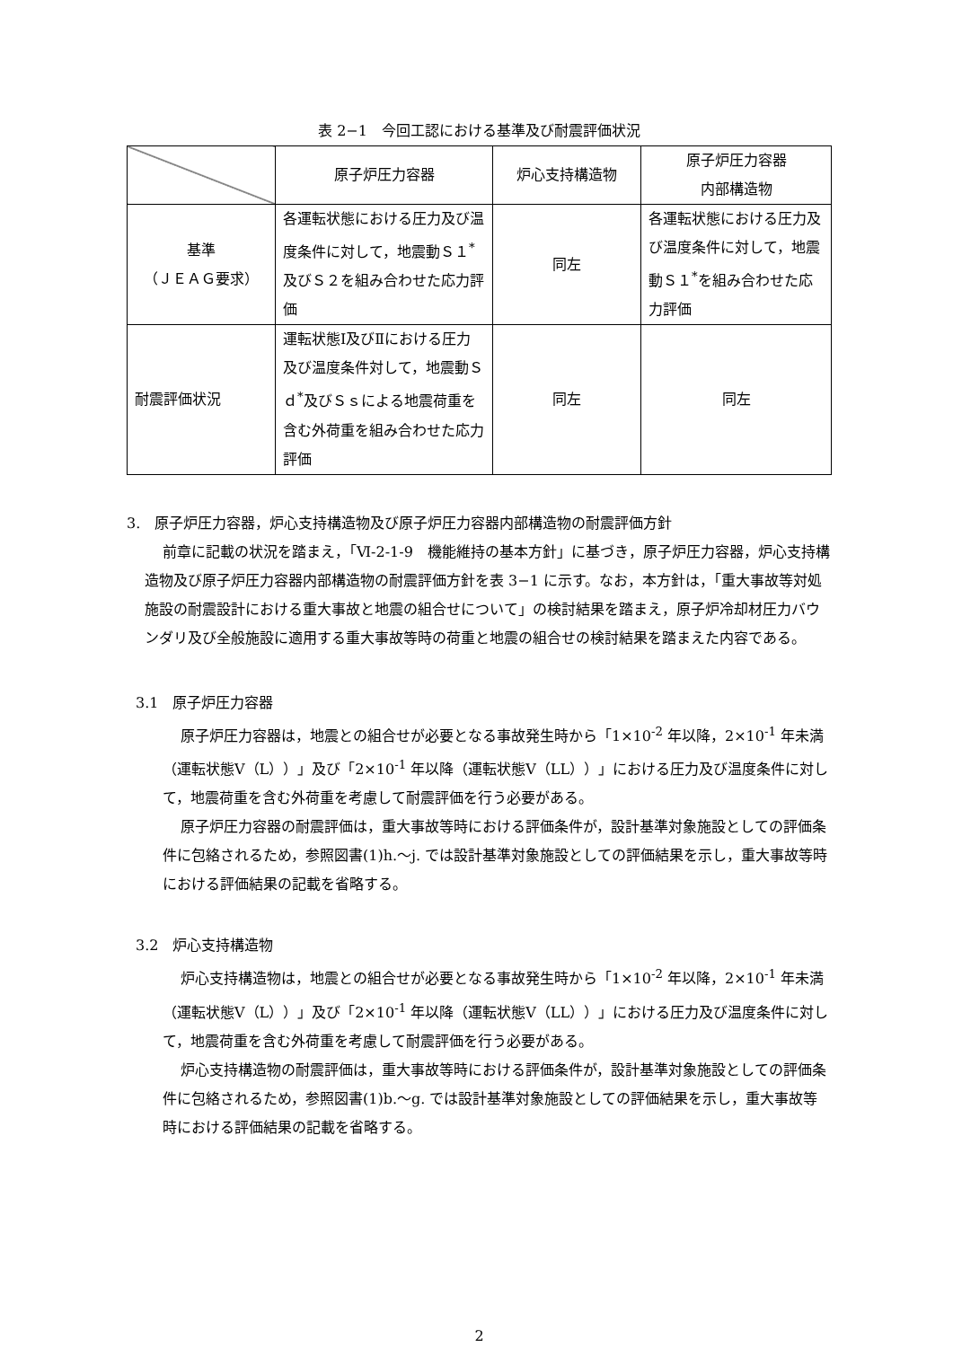表 2−1　今回工認における基準及び耐震評価状況
| | 原子炉圧力容器 | 炉心支持構造物 | 原子炉圧力容器 内部構造物 |
| --- | --- | --- | --- |
| 基準 （ＪＥＡＧ要求） | 各運転状態における圧力及び温度条件に対して，地震動Ｓ１<sup>*</sup>及びＳ２を組み合わせた応力評価 | 同左 | 各運転状態における圧力及び温度条件に対して，地震動Ｓ１<sup>*</sup>を組み合わせた応力評価 |
| 耐震評価状況 | 運転状態Ⅰ及びⅡにおける圧力及び温度条件対して，地震動Ｓｄ<sup>*</sup>及びＳｓによる地震荷重を含む外荷重を組み合わせた応力評価 | 同左 | 同左 |
3.　原子炉圧力容器，炉心支持構造物及び原子炉圧力容器内部構造物の耐震評価方針
前章に記載の状況を踏まえ，「Ⅵ-2-1-9　機能維持の基本方針」に基づき，原子炉圧力容器，炉心支持構造物及び原子炉圧力容器内部構造物の耐震評価方針を表 3−1 に示す。なお，本方針は，「重大事故等対処施設の耐震設計における重大事故と地震の組合せについて」の検討結果を踏まえ，原子炉冷却材圧力バウンダリ及び全般施設に適用する重大事故等時の荷重と地震の組合せの検討結果を踏まえた内容である。
3.1　原子炉圧力容器
原子炉圧力容器は，地震との組合せが必要となる事故発生時から「1×10<sup>-2</sup> 年以降，2×10<sup>-1</sup> 年未満（運転状態Ⅴ（L））」及び「2×10<sup>-1</sup> 年以降（運転状態Ⅴ（LL））」における圧力及び温度条件に対して，地震荷重を含む外荷重を考慮して耐震評価を行う必要がある。
原子炉圧力容器の耐震評価は，重大事故等時における評価条件が，設計基準対象施設としての評価条件に包絡されるため，参照図書(1)h.～j. では設計基準対象施設としての評価結果を示し，重大事故等時における評価結果の記載を省略する。
3.2　炉心支持構造物
炉心支持構造物は，地震との組合せが必要となる事故発生時から「1×10<sup>-2</sup> 年以降，2×10<sup>-1</sup> 年未満（運転状態Ⅴ（L））」及び「2×10<sup>-1</sup> 年以降（運転状態Ⅴ（LL））」における圧力及び温度条件に対して，地震荷重を含む外荷重を考慮して耐震評価を行う必要がある。
炉心支持構造物の耐震評価は，重大事故等時における評価条件が，設計基準対象施設としての評価条件に包絡されるため，参照図書(1)b.～g. では設計基準対象施設としての評価結果を示し，重大事故等時における評価結果の記載を省略する。
2